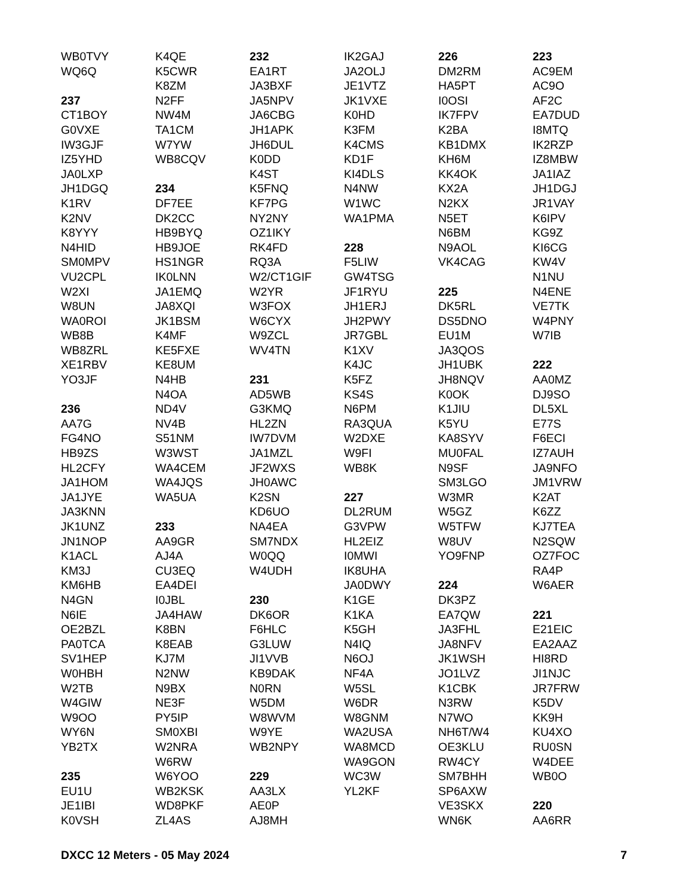WB0TVY
WQ6Q
237
CT1BOY
G0VXE
IW3GJF
IZ5YHD
JA0LXP
JH1DGQ
K1RV
K2NV
K8YYY
N4HID
SM0MPV
VU2CPL
W2XI
W8UN
WA0ROI
WB8B
WB8ZRL
XE1RBV
YO3JF
236
AA7G
FG4NO
HB9ZS
HL2CFY
JA1HOM
JA1JYE
JA3KNN
JK1UNZ
JN1NOP
K1ACL
KM3J
KM6HB
N4GN
N6IE
OE2BZL
PA0TCA
SV1HEP
W0HBH
W2TB
W4GIW
W9OO
WY6N
YB2TX
235
EU1U
JE1IBI
K0VSH
K4QE
K5CWR
K8ZM
N2FF
NW4M
TA1CM
W7YW
WB8CQV
234
DF7EE
DK2CC
HB9BYQ
HB9JOE
HS1NGR
IK0LNN
JA1EMQ
JA8XQI
JK1BSM
K4MF
KE5FXE
KE8UM
N4HB
N4OA
ND4V
NV4B
S51NM
W3WST
WA4CEM
WA4JQS
WA5UA
233
AA9GR
AJ4A
CU3EQ
EA4DEI
I0JBL
JA4HAW
K8BN
K8EAB
KJ7M
N2NW
N9BX
NE3F
PY5IP
SM0XBI
W2NRA
W6RW
W6YOO
WB2KSK
WD8PKF
ZL4AS
232
EA1RT
JA3BXF
JA5NPV
JA6CBG
JH1APK
JH6DUL
K0DD
K4ST
K5FNQ
KF7PG
NY2NY
OZ1IKY
RK4FD
RQ3A
W2/CT1GIF
W2YR
W3FOX
W6CYX
W9ZCL
WV4TN
231
AD5WB
G3KMQ
HL2ZN
IW7DVM
JA1MZL
JF2WXS
JH0AWC
K2SN
KD6UO
NA4EA
SM7NDX
W0QQ
W4UDH
230
DK6OR
F6HLC
G3LUW
JI1VVB
KB9DAK
N0RN
W5DM
W8WVM
W9YE
WB2NPY
229
AA3LX
AE0P
AJ8MH
IK2GAJ
JA2OLJ
JE1VTZ
JK1VXE
K0HD
K3FM
K4CMS
KD1F
KI4DLS
N4NW
W1WC
WA1PMA
228
F5LIW
GW4TSG
JF1RYU
JH1ERJ
JH2PWY
JR7GBL
K1XV
K4JC
K5FZ
KS4S
N6PM
RA3QUA
W2DXE
W9FI
WB8K
227
DL2RUM
G3VPW
HL2EIZ
I0MWI
IK8UHA
JA0DWY
K1GE
K1KA
K5GH
N4IQ
N6OJ
NF4A
W5SL
W6DR
W8GNM
WA2USA
WA8MCD
WA9GON
WC3W
YL2KF
226
DM2RM
HA5PT
I0OSI
IK7FPV
K2BA
KB1DMX
KH6M
KK4OK
KX2A
N2KX
N5ET
N6BM
N9AOL
VK4CAG
225
DK5RL
DS5DNO
EU1M
JA3QOS
JH1UBK
JH8NQV
K0OK
K1JIU
K5YU
KA8SYV
MU0FAL
N9SF
SM3LGO
W3MR
W5GZ
W5TFW
W8UV
YO9FNP
224
DK3PZ
EA7QW
JA3FHL
JA8NFV
JK1WSH
JO1LVZ
K1CBK
N3RW
N7WO
NH6T/W4
OE3KLU
RW4CY
SM7BHH
SP6AXW
VE3SKX
WN6K
223
AC9EM
AC9O
AF2C
EA7DUD
I8MTQ
IK2RZP
IZ8MBW
JA1IAZ
JH1DGJ
JR1VAY
K6IPV
KG9Z
KI6CG
KW4V
N1NU
N4ENE
VE7TK
W4PNY
W7IB
222
AA0MZ
DJ9SO
DL5XL
E77S
F6ECI
IZ7AUH
JA9NFO
JM1VRW
K2AT
K6ZZ
KJ7TEA
N2SQW
OZ7FOC
RA4P
W6AER
221
E21EIC
EA2AAZ
HI8RD
JI1NJC
JR7FRW
K5DV
KK9H
KU4XO
RU0SN
W4DEE
WB0O
220
AA6RR
DXCC 12 Meters - 05 May 2024 7